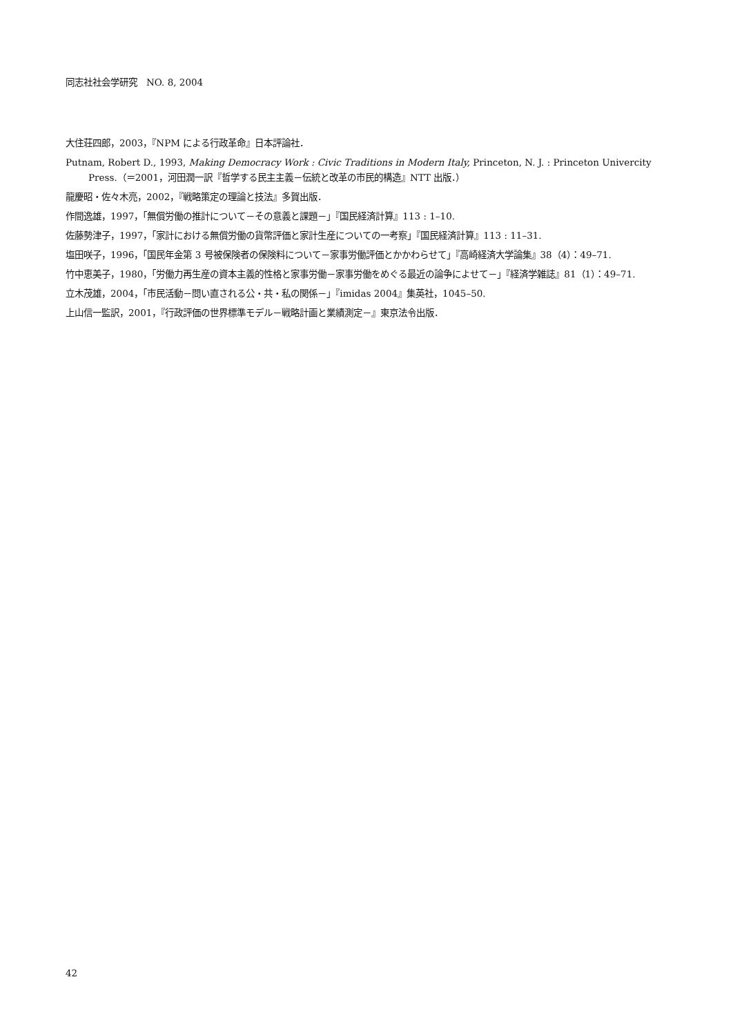同志社社会学研究　NO. 8, 2004
大住荘四郎，2003，『NPM による行政革命』日本評論社．
Putnam, Robert D., 1993, Making Democracy Work : Civic Traditions in Modern Italy, Princeton, N. J. : Princeton Univercity Press.（＝2001，河田潤一訳『哲学する民主主義－伝統と改革の市民的構造』NTT 出版．）
龍慶昭・佐々木亮，2002，『戦略策定の理論と技法』多賀出版．
作間逸雄，1997，「無償労働の推計について－その意義と課題－」『国民経済計算』113 : 1–10.
佐藤勢津子，1997，「家計における無償労働の貨幣評価と家計生産についての一考察」『国民経済計算』113 : 11–31.
塩田咲子，1996，「国民年金第 3 号被保険者の保険料について－家事労働評価とかかわらせて」『高崎経済大学論集』38（4）：49–71.
竹中恵美子，1980，「労働力再生産の資本主義的性格と家事労働－家事労働をめぐる最近の論争によせて－」『経済学雑誌』81（1）：49–71.
立木茂雄，2004，「市民活動－問い直される公・共・私の関係－」『imidas 2004』集英社，1045–50.
上山信一監訳，2001，『行政評価の世界標準モデル－戦略計画と業績測定－』東京法令出版．
42